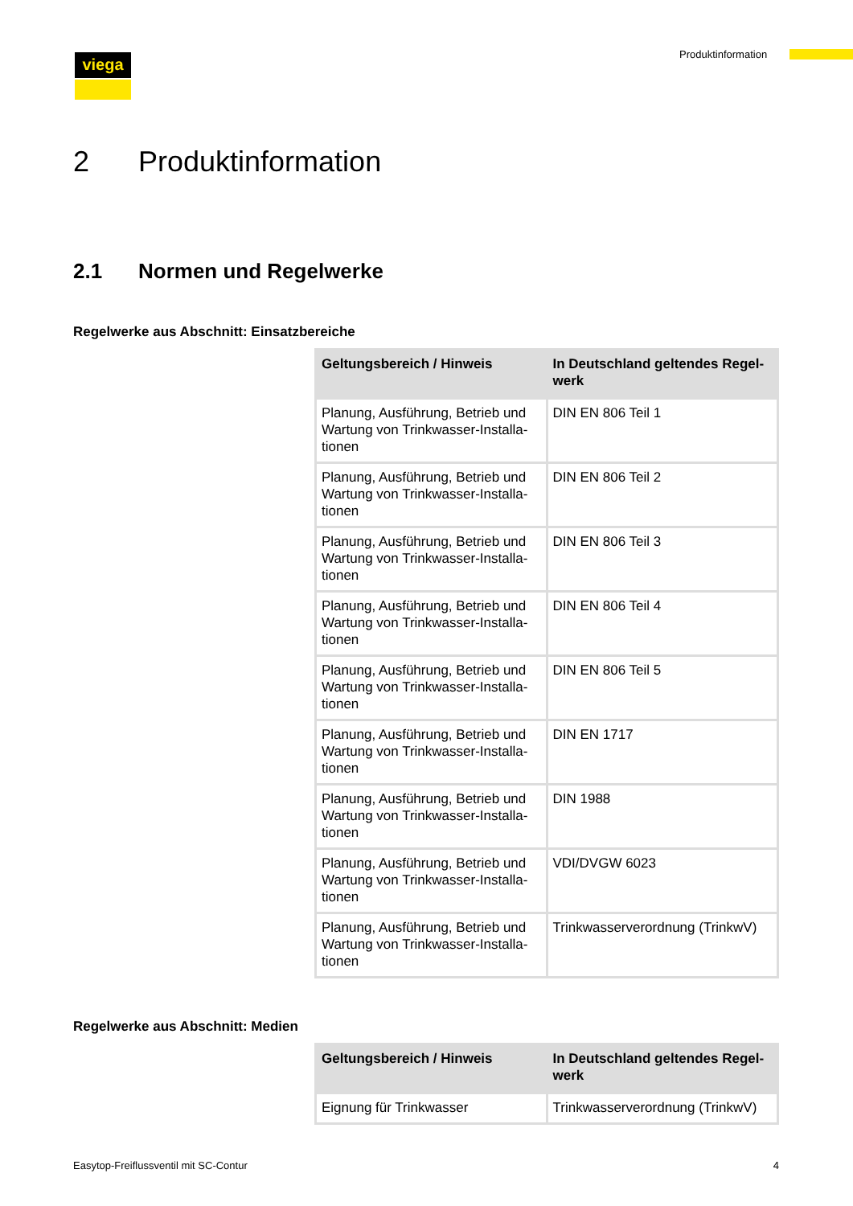viega Produktinformation
2 Produktinformation
2.1 Normen und Regelwerke
Regelwerke aus Abschnitt: Einsatzbereiche
| Geltungsbereich / Hinweis | In Deutschland geltendes Regel-werk |
| --- | --- |
| Planung, Ausführung, Betrieb und Wartung von Trinkwasser-Installa-tionen | DIN EN 806 Teil 1 |
| Planung, Ausführung, Betrieb und Wartung von Trinkwasser-Installa-tionen | DIN EN 806 Teil 2 |
| Planung, Ausführung, Betrieb und Wartung von Trinkwasser-Installa-tionen | DIN EN 806 Teil 3 |
| Planung, Ausführung, Betrieb und Wartung von Trinkwasser-Installa-tionen | DIN EN 806 Teil 4 |
| Planung, Ausführung, Betrieb und Wartung von Trinkwasser-Installa-tionen | DIN EN 806 Teil 5 |
| Planung, Ausführung, Betrieb und Wartung von Trinkwasser-Installa-tionen | DIN EN 1717 |
| Planung, Ausführung, Betrieb und Wartung von Trinkwasser-Installa-tionen | DIN 1988 |
| Planung, Ausführung, Betrieb und Wartung von Trinkwasser-Installa-tionen | VDI/DVGW 6023 |
| Planung, Ausführung, Betrieb und Wartung von Trinkwasser-Installa-tionen | Trinkwasserverordnung (TrinkwV) |
Regelwerke aus Abschnitt: Medien
| Geltungsbereich / Hinweis | In Deutschland geltendes Regel-werk |
| --- | --- |
| Eignung für Trinkwasser | Trinkwasserverordnung (TrinkwV) |
Easytop-Freiflussventil mit SC-Contur 4